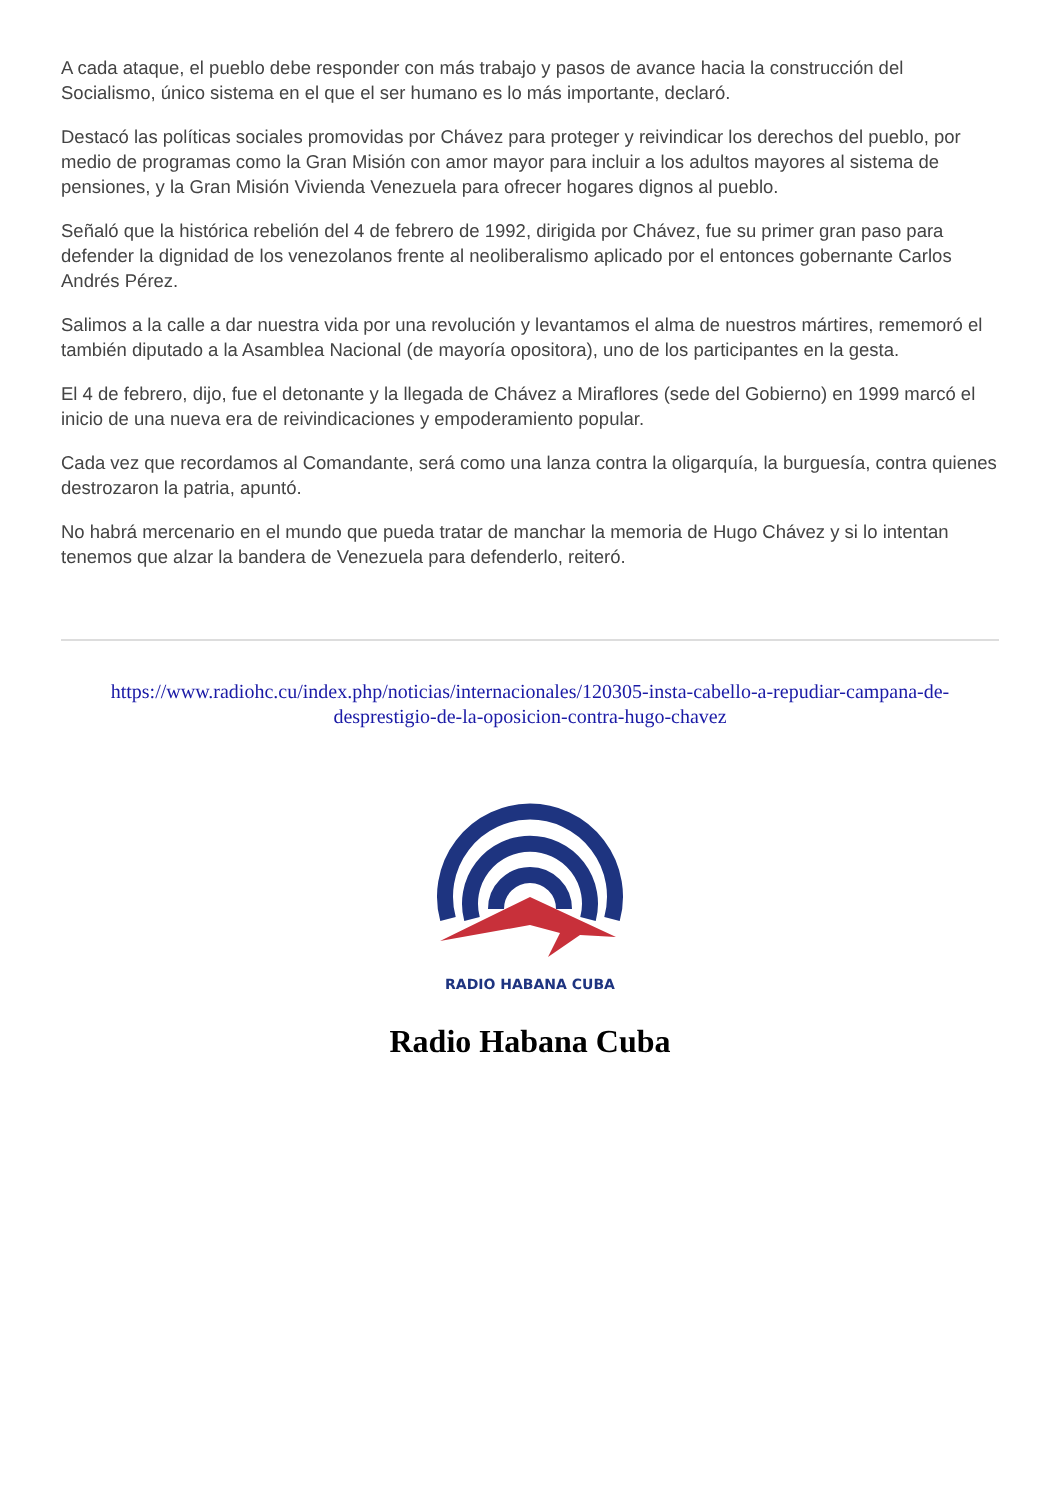A cada ataque, el pueblo debe responder con más trabajo y pasos de avance hacia la construcción del Socialismo, único sistema en el que el ser humano es lo más importante, declaró.
Destacó las políticas sociales promovidas por Chávez para proteger y reivindicar los derechos del pueblo, por medio de programas como la Gran Misión con amor mayor para incluir a los adultos mayores al sistema de pensiones, y la Gran Misión Vivienda Venezuela para ofrecer hogares dignos al pueblo.
Señaló que la histórica rebelión del 4 de febrero de 1992, dirigida por Chávez, fue su primer gran paso para defender la dignidad de los venezolanos frente al neoliberalismo aplicado por el entonces gobernante Carlos Andrés Pérez.
Salimos a la calle a dar nuestra vida por una revolución y levantamos el alma de nuestros mártires, rememoró el también diputado a la Asamblea Nacional (de mayoría opositora), uno de los participantes en la gesta.
El 4 de febrero, dijo, fue el detonante y la llegada de Chávez a Miraflores (sede del Gobierno) en 1999 marcó el inicio de una nueva era de reivindicaciones y empoderamiento popular.
Cada vez que recordamos al Comandante, será como una lanza contra la oligarquía, la burguesía, contra quienes destrozaron la patria, apuntó.
No habrá mercenario en el mundo que pueda tratar de manchar la memoria de Hugo Chávez y si lo intentan tenemos que alzar la bandera de Venezuela para defenderlo, reiteró.
https://www.radiohc.cu/index.php/noticias/internacionales/120305-insta-cabello-a-repudiar-campana-de-desprestigio-de-la-oposicion-contra-hugo-chavez
RADIO HABANA CUBA
Radio Habana Cuba